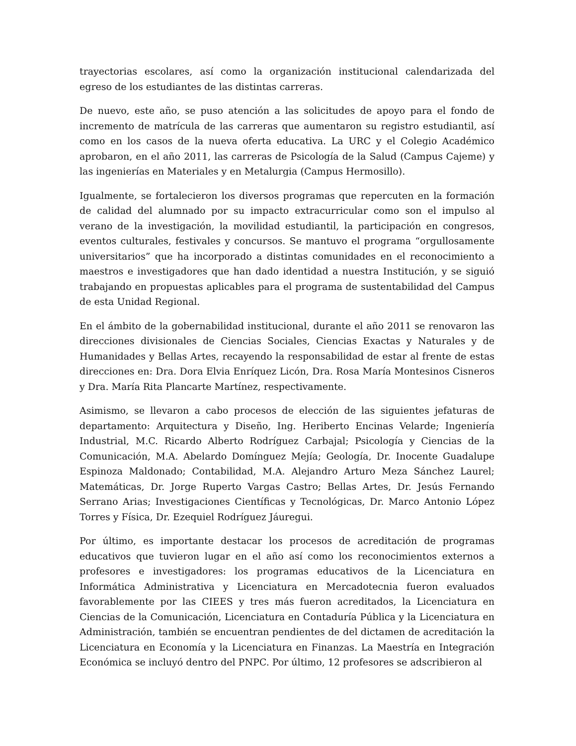trayectorias escolares, así como la organización institucional calendarizada del egreso de los estudiantes de las distintas carreras.
De nuevo, este año, se puso atención a las solicitudes de apoyo para el fondo de incremento de matrícula de las carreras que aumentaron su registro estudiantil, así como en los casos de la nueva oferta educativa. La URC y el Colegio Académico aprobaron, en el año 2011, las carreras de Psicología de la Salud (Campus Cajeme) y las ingenierías en Materiales y en Metalurgia (Campus Hermosillo).
Igualmente, se fortalecieron los diversos programas que repercuten en la formación de calidad del alumnado por su impacto extracurricular como son el impulso al verano de la investigación, la movilidad estudiantil, la participación en congresos, eventos culturales, festivales y concursos. Se mantuvo el programa “orgullosamente universitarios” que ha incorporado a distintas comunidades en el reconocimiento a maestros e investigadores que han dado identidad a nuestra Institución, y se siguió trabajando en propuestas aplicables para el programa de sustentabilidad del Campus de esta Unidad Regional.
En el ámbito de la gobernabilidad institucional, durante el año 2011 se renovaron las direcciones divisionales de Ciencias Sociales, Ciencias Exactas y Naturales y de Humanidades y Bellas Artes, recayendo la responsabilidad de estar al frente de estas direcciones en: Dra. Dora Elvia Enríquez Licón, Dra. Rosa María Montesinos Cisneros y Dra. María Rita Plancarte Martínez, respectivamente.
Asimismo, se llevaron a cabo procesos de elección de las siguientes jefaturas de departamento: Arquitectura y Diseño, Ing. Heriberto Encinas Velarde; Ingeniería Industrial, M.C. Ricardo Alberto Rodríguez Carbajal; Psicología y Ciencias de la Comunicación, M.A. Abelardo Domínguez Mejía; Geología, Dr. Inocente Guadalupe Espinoza Maldonado; Contabilidad, M.A. Alejandro Arturo Meza Sánchez Laurel; Matemáticas, Dr. Jorge Ruperto Vargas Castro; Bellas Artes, Dr. Jesús Fernando Serrano Arias; Investigaciones Científicas y Tecnológicas, Dr. Marco Antonio López Torres y Física, Dr. Ezequiel Rodríguez Jáuregui.
Por último, es importante destacar los procesos de acreditación de programas educativos que tuvieron lugar en el año así como los reconocimientos externos a profesores e investigadores: los programas educativos de la Licenciatura en Informática Administrativa y Licenciatura en Mercadotecnia fueron evaluados favorablemente por las CIEES y tres más fueron acreditados, la Licenciatura en Ciencias de la Comunicación, Licenciatura en Contaduría Pública y la Licenciatura en Administración, también se encuentran pendientes de del dictamen de acreditación la Licenciatura en Economía y la Licenciatura en Finanzas. La Maestría en Integración Económica se incluyó dentro del PNPC. Por último, 12 profesores se adscribieron al